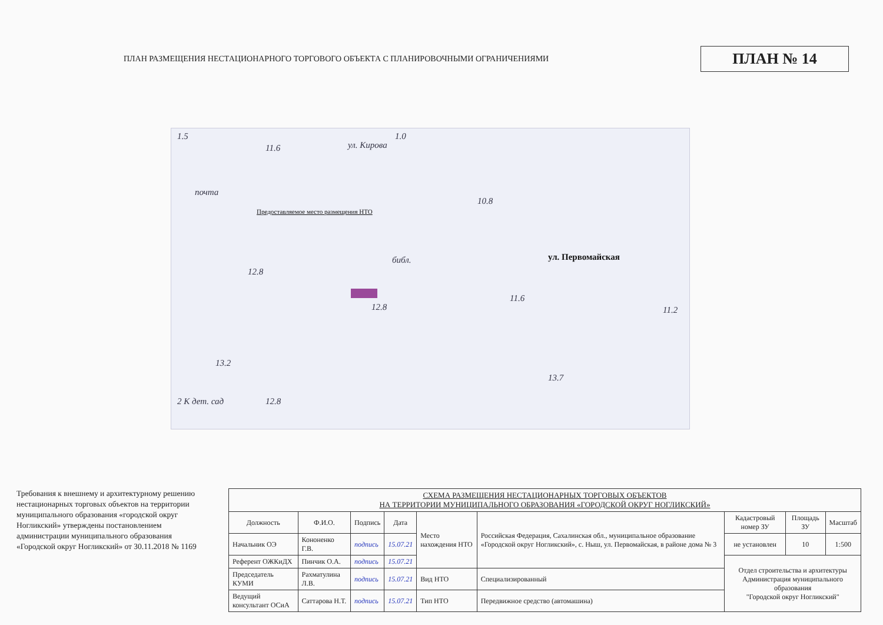ПЛАН РАЗМЕЩЕНИЯ НЕСТАЦИОНАРНОГО ТОРГОВОГО ОБЪЕКТА С ПЛАНИРОВОЧНЫМИ ОГРАНИЧЕНИЯМИ
ПЛАН № 14
1.5
11.6 ул. Кирова
1.0
почта
Предоставляемое место размещения НТО
10.8
12.8
библ. ул. Первомайская
12.8
11.6
11.2
13.2
13.7
2 К дет. сад 12.8
Требования к внешнему и архитектурному решению нестационарных торговых объектов на территории муниципального образования «городской округ Ногликский» утверждены постановлением администрации муниципального образования «Городской округ Ногликский» от 30.11.2018 № 1169
| СХЕМА РАЗМЕЩЕНИЯ НЕСТАЦИОНАРНЫХ ТОРГОВЫХ ОБЪЕКТОВ НА ТЕРРИТОРИИ МУНИЦИПАЛЬНОГО ОБРАЗОВАНИЯ «ГОРОДСКОЙ ОКРУГ НОГЛИКСКИЙ» | | | | | | | | |
| --- | --- | --- | --- | --- | --- | --- | --- | --- |
| Должность | Ф.И.О. | Подпись | Дата | Место нахождения НТО | Российская Федерация, Сахалинская обл., муниципальное образование «Городской округ Ногликский», с. Ныш, ул. Первомайская, в районе дома № 3 | Кадастровый номер ЗУ | Площадь ЗУ | Масштаб |
| Начальник ОЭ | Кононенко Г.В. | подпись | 15.07.21 | | | не установлен | 10 | 1:500 |
| Референт ОЖКиДХ | Пинчик О.А. | подпись | 15.07.21 | | | Отдел строительства и архитектуры Администрация муниципального образования "Городской округ Ногликский" | | |
| Председатель КУМИ | Рахматулина Л.В. | подпись | 15.07.21 | Вид НТО | Специализированный | | | |
| Ведущий консультант ОСиА | Саттарова Н.Т. | подпись | 15.07.21 | Тип НТО | Передвижное средство (автомашина) | | | |